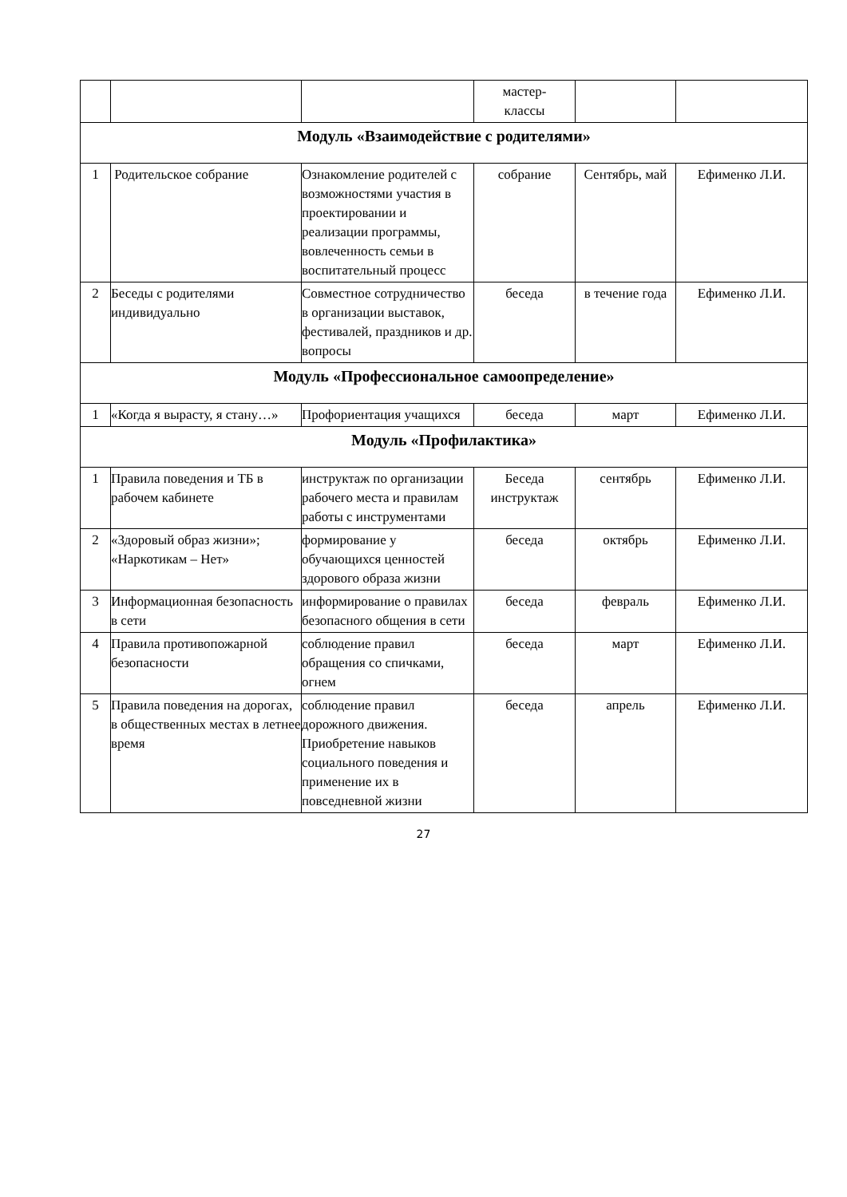| | | | мастер- классы | | |
| Модуль «Взаимодействие с родителями» | | | | | |
| 1 | Родительское собрание | Ознакомление родителей с возможностями участия в проектировании и реализации программы, вовлеченность семьи в воспитательный процесс | собрание | Сентябрь, май | Ефименко Л.И. |
| 2 | Беседы с родителями индивидуально | Совместное сотрудничество в организации выставок, фестивалей, праздников и др. вопросы | беседа | в течение года | Ефименко Л.И. |
| Модуль «Профессиональное самоопределение» | | | | | |
| 1 | «Когда я вырасту, я стану…» | Профориентация учащихся | беседа | март | Ефименко Л.И. |
| Модуль «Профилактика» | | | | | |
| 1 | Правила поведения и ТБ в рабочем кабинете | инструктаж по организации рабочего места и правилам работы с инструментами | Беседа инструктаж | сентябрь | Ефименко Л.И. |
| 2 | «Здоровый образ жизни»; «Наркотикам – Нет» | формирование у обучающихся ценностей здорового образа жизни | беседа | октябрь | Ефименко Л.И. |
| 3 | Информационная безопасность в сети | информирование о правилах безопасного общения в сети | беседа | февраль | Ефименко Л.И. |
| 4 | Правила противопожарной безопасности | соблюдение правил обращения со спичками, огнем | беседа | март | Ефименко Л.И. |
| 5 | Правила поведения на дорогах, в общественных местах в летнее время | соблюдение правил дорожного движения. Приобретение навыков социального поведения и применение их в повседневной жизни | беседа | апрель | Ефименко Л.И. |
27